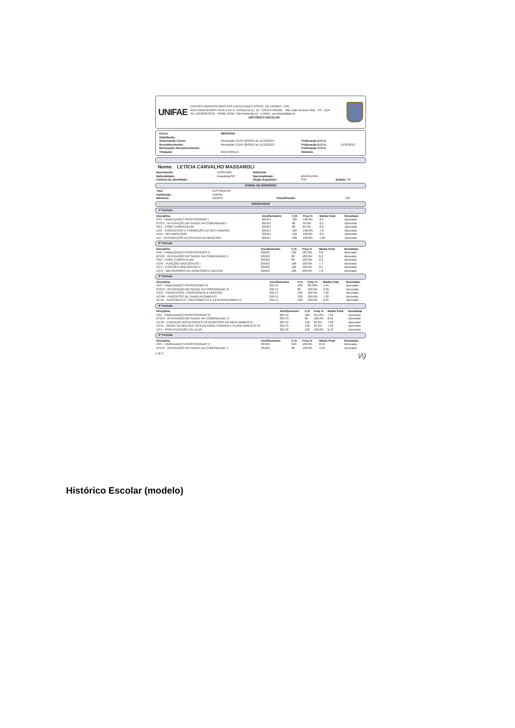UNIFAE
CENTRO UNIVERSITARIO DAS FACULDADES ASSOC. DE ENSINO - FAE
RUA ENGENHEIRO PAULO DE A. SANDEVILLE, 15 - SANTO ANDRÉ - São João Da Boa Vista - SP - CEP.
Tel. (19)3638-0240 - HOME PAGE: http://www.fae.br - E-MAIL: secretaria@fae.br
HISTÓRICO ESCOLAR
| Curso: | MEDICINA | | |
| Habilitação: | . | | |
| Autorização Curso: | Resolução CEPE 09/2013 de 11/12/2013. | Publicação D.O.U: | |
| Reconhecimento: | Resolução CEPE 09/2013 de 11/12/2013. | Publicação D.O.U: | 11/12/2013 |
| Renovação Reconhecimento: | | Publicação D.O.U: | |
| Titulação: | BACHARELA | Sistema: | |
Nome: LETÍCIA CARVALHO MASSAROLI
| Nascimento: | 14/03/1996 | Matrícula: | | |
| Naturalidade: | Araçatuba/SP | Nacionalidade: | BRASILEIRA | |
| Carteira de Identidade: | | Órgão Expedidor: | SSP | Estado: SP |
FORMA DE INGRESSO
| Tipo: | VESTIBULAR | | |
| Instituição: | UNIFAE | | |
| Mês/Ano: | 10/2015 | Classificação: | 150 |
DISCIPLINAS
1º Período
| Disciplina | Ano/Semestre | C.H. | Freq % | Média Final | Resultado |
| --- | --- | --- | --- | --- | --- |
| HP1 - HABILIDADES PROFISSIONAIS I | 2016/1 | 120 | 100.0% | 8,5 | Aprovado |
| IESC1 - INTERAÇÃO EM SAÚDE NA COMUNIDADE I | 2016/1 | 80 | 90.0% | 8,1 | Aprovado |
| SG1 - CORE CURRICULUM | 2016/1 | 80 | 85.0% | 8,9 | Aprovado |
| UCII - CONCEPÇÃO E FORMAÇÃO DO SER HUMANO | 2016/1 | 126 | 100.0% | 7,8 | Aprovado |
| UCIII - METABOLISMO | 2016/1 | 126 | 100.0% | 8,6 | Aprovado |
| UCI - INTRODUÇÃO AO ESTUDO DA MEDICINA | 2016/1 | 108 | 100.0% | 7,60 | Aprovado |
2º Período
| Disciplina | Ano/Semestre | C.H. | Freq % | Média Final | Resultado |
| --- | --- | --- | --- | --- | --- |
| HP2 - HABILIDADES PROFISSIONAIS II | 2016/2 | 120 | 100.0% | 8,8 | Aprovado |
| IESC2 - INTERAÇÃO EM SAÚDE NA COMUNIDADE II | 2016/2 | 80 | 100.0% | 8,2 | Aprovado |
| SG2 - CORE CURRICULUM | 2016/2 | 80 | 100.0% | 8,2 | Aprovado |
| UCIV - FUNÇÕES BIOLÓGICAS I | 2016/2 | 108 | 100.0% | 7,7 | Aprovado |
| UCV - FUNÇÕES BIOLÓGICAS II | 2016/2 | 126 | 100.0% | 8,1 | Aprovado |
| UCVI - MECANISMOS DE AGRESSÃO E DEFESA | 2016/2 | 126 | 100.0% | 7,8 | Aprovado |
3º Período
| Disciplina | Ano/Semestre | C.H. | Freq % | Média Final | Resultado |
| --- | --- | --- | --- | --- | --- |
| HP3 - HABILIDADES PROSSIONAIS III | 2017/1 | 180 | 89.58% | 7,64 | Aprovado |
| IESC3 - INTERAÇÃO EM SAÚDE NA COMUNIDADE III | 2017/1 | 80 | 100.0% | 9,39 | Aprovado |
| UCIX - PERCEPÇÃO, CONSCIÊNCIA E EMOÇÃO | 2017/1 | 126 | 100.0% | 7,20 | Aprovado |
| UCVIII - PROCESSO DE ENVELHECIMENTO | 2017/1 | 126 | 100.0% | 7,28 | Aprovado |
| UCVII - NASCIMENTO, CRESCIMENTO E DESENVOLVIMENTO | 2017/1 | 108 | 100.0% | 8,35 | Aprovado |
4º Período
| Disciplina | Ano/Semestre | C.H. | Freq % | Média Final | Resultado |
| --- | --- | --- | --- | --- | --- |
| HP4 - HABILIDADES PROFISSIONAIS IV | 2017/2 | 180 | 92.16% | 7,01 | Aprovado |
| IESC4 - INTERAÇÃO EM SAÚDE NA COMUNIDADE IV | 2017/2 | 80 | 100.0% | 8,56 | Aprovado |
| UCXII - DOENÇAS RESULTANTES DA AGRESSÃO AO MEIO AMBIENTE | 2017/2 | 126 | 92.0% | 7,80 | Aprovado |
| UCXI - SAÚDE DA MULHER, SEXUALIDADE HUMANA E PLANEJAMENTO FA | 2017/2 | 126 | 94.0% | 7,58 | Aprovado |
| UCX - PROLIFERAÇÃO CELULAR | 2017/2 | 108 | 100.0% | 8,42 | Aprovado |
5º Período
| Disciplina | Ano/Semestre | C.H. | Freq % | Média Final | Resultado |
| --- | --- | --- | --- | --- | --- |
| HP5 - HABILIDADES PROFISSIONAIS V | 2018/1 | 340 | 100.0% | 8,19 | Aprovado |
| IESC5 - INTERAÇÃO EM SAÚDE NA COMUNIDADE V | 2018/1 | 80 | 100.0% | 9,49 | Aprovado |
1 de 2 \/\)
Histórico Escolar (modelo)